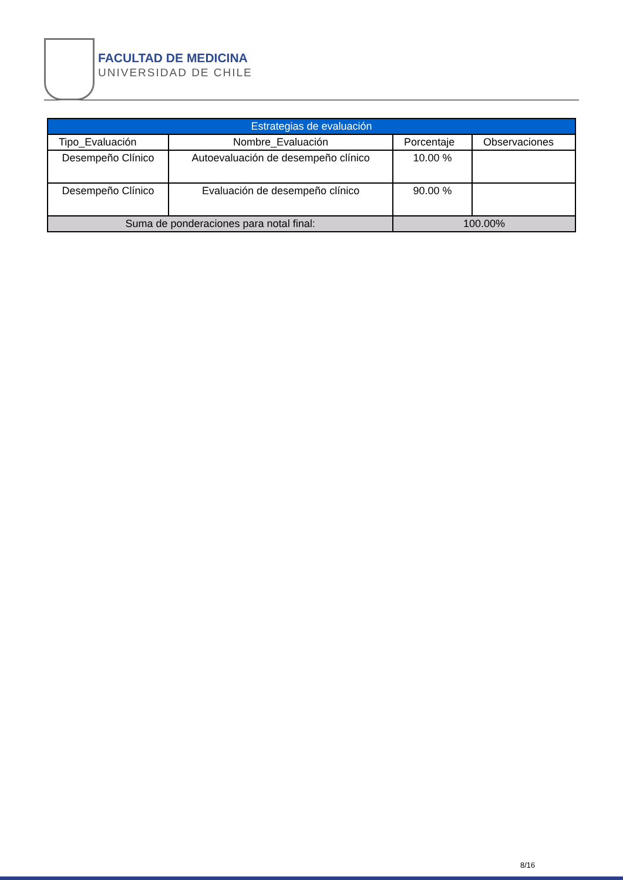FACULTAD DE MEDICINA
UNIVERSIDAD DE CHILE
| Estrategias de evaluación | | | |
| --- | --- | --- | --- |
| Tipo_Evaluación | Nombre_Evaluación | Porcentaje | Observaciones |
| Desempeño Clínico | Autoevaluación de desempeño clínico | 10.00 % | |
| Desempeño Clínico | Evaluación de desempeño clínico | 90.00 % | |
| Suma de ponderaciones para notal final: | | 100.00% | |
8/16